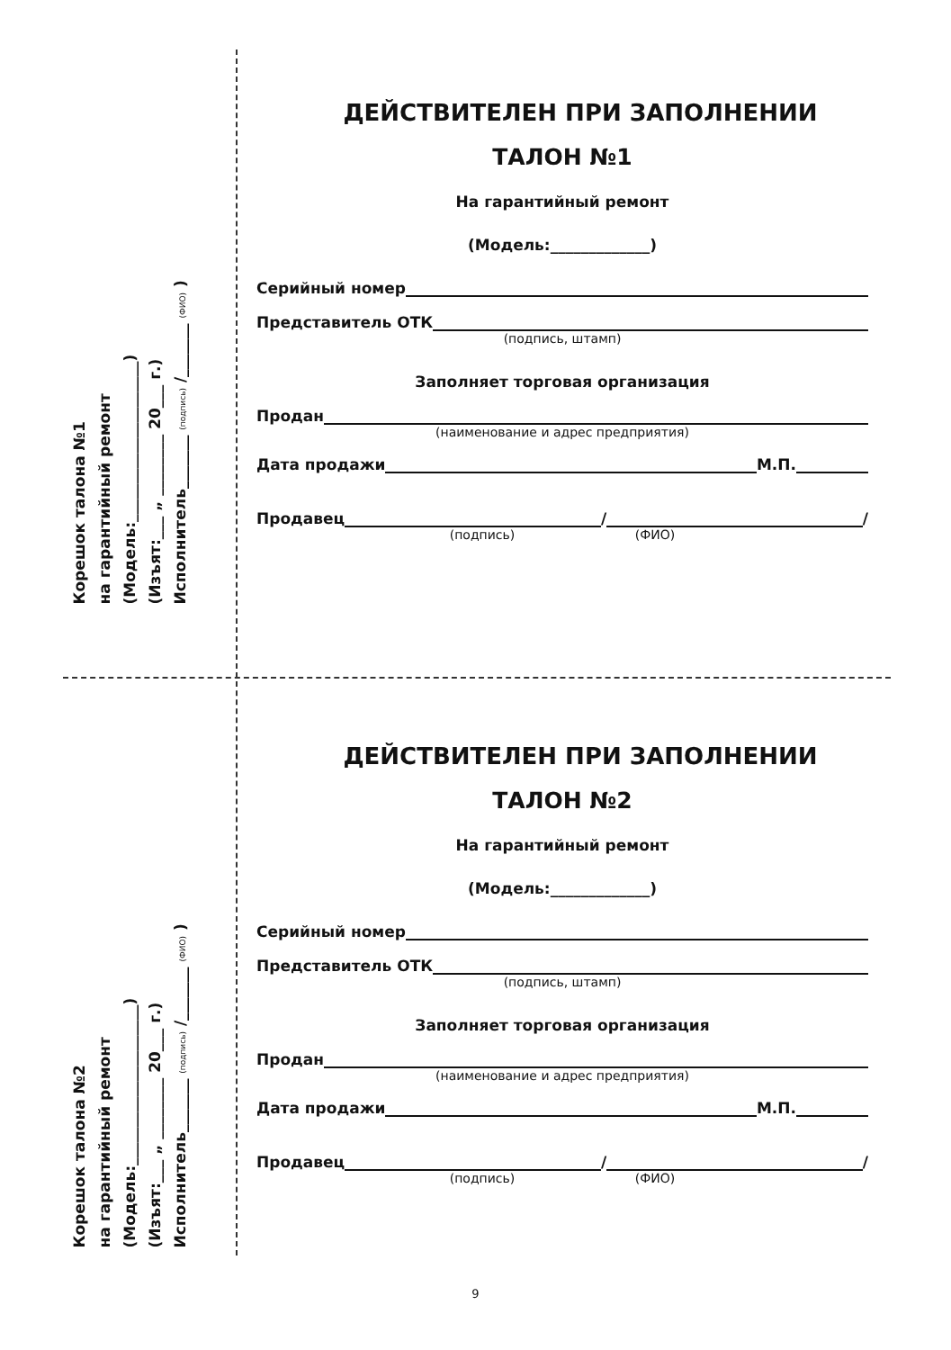Корешок талона №1
на гарантийный ремонт
(Модель:_____________________)
(Изъят:___ „ ________ 20___ г.)
Исполнитель_______ (подпись) /_______ (ФИО) )
ДЕЙСТВИТЕЛЕН ПРИ ЗАПОЛНЕНИИ
ТАЛОН №1
На гарантийный ремонт
(Модель:_____________)
Серийный номер
Представитель ОТК
(подпись, штамп)
Заполняет торговая организация
Продан
(наименование и адрес предприятия)
Дата продажи М.П.
Продавец / /
(подпись) (ФИО)
Корешок талона №2
на гарантийный ремонт
(Модель:_____________________)
(Изъят:___ „ ________ 20___ г.)
Исполнитель_______ (подпись) /_______ (ФИО) )
ДЕЙСТВИТЕЛЕН ПРИ ЗАПОЛНЕНИИ
ТАЛОН №2
На гарантийный ремонт
(Модель:_____________)
Серийный номер
Представитель ОТК
(подпись, штамп)
Заполняет торговая организация
Продан
(наименование и адрес предприятия)
Дата продажи М.П.
Продавец / /
(подпись) (ФИО)
9